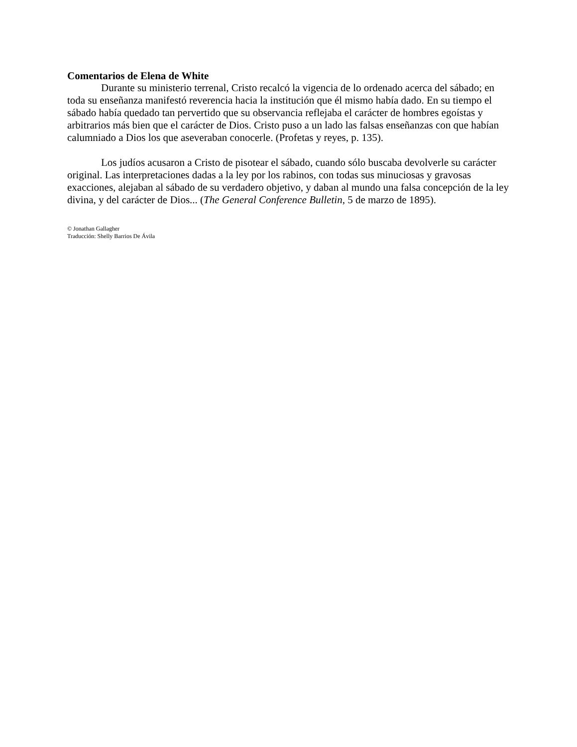Comentarios de Elena de White
Durante su ministerio terrenal, Cristo recalcó la vigencia de lo ordenado acerca del sábado; en toda su enseñanza manifestó reverencia hacia la institución que él mismo había dado. En su tiempo el sábado había quedado tan pervertido que su observancia reflejaba el carácter de hombres egoístas y arbitrarios más bien que el carácter de Dios. Cristo puso a un lado las falsas enseñanzas con que habían calumniado a Dios los que aseveraban conocerle. (Profetas y reyes, p. 135).
Los judíos acusaron a Cristo de pisotear el sábado, cuando sólo buscaba devolverle su carácter original. Las interpretaciones dadas a la ley por los rabinos, con todas sus minuciosas y gravosas exacciones, alejaban al sábado de su verdadero objetivo, y daban al mundo una falsa concepción de la ley divina, y del carácter de Dios... (The General Conference Bulletin, 5 de marzo de 1895).
© Jonathan Gallagher
Traducción: Shelly Barrios De Ávila